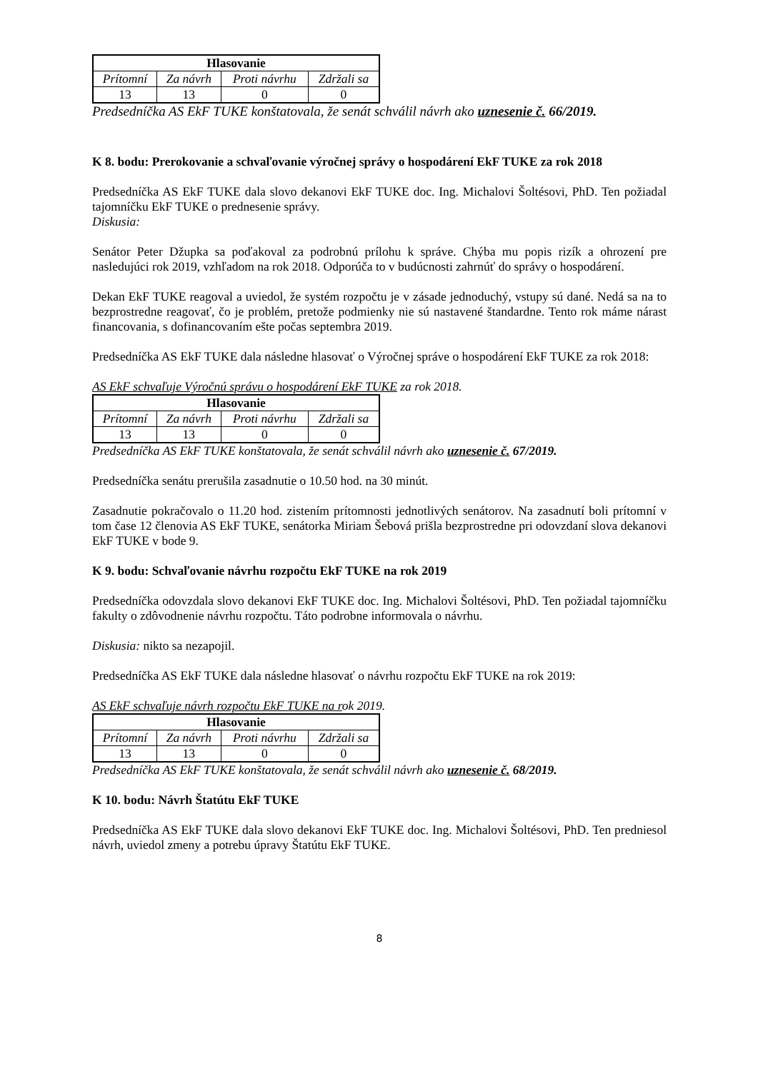| Hlasovanie | | | |
| --- | --- | --- | --- |
| Prítomní | Za návrh | Proti návrhu | Zdržali sa |
| 13 | 13 | 0 | 0 |
Predsedníčka AS EkF TUKE konštatovala, že senát schválil návrh ako uznesenie č. 66/2019.
K 8. bodu: Prerokovanie a schvaľovanie výročnej správy o hospodárení EkF TUKE za rok 2018
Predsedníčka AS EkF TUKE dala slovo dekanovi EkF TUKE doc. Ing. Michalovi Šoltésovi, PhD. Ten požiadal tajomníčku EkF TUKE o prednesenie správy.
Diskusia:
Senátor Peter Džupka sa poďakoval za podrobnú prílohu k správe. Chýba mu popis rizík a ohrození pre nasledujúci rok 2019, vzhľadom na rok 2018. Odporúča to v budúcnosti zahrnúť do správy o hospodárení.
Dekan EkF TUKE reagoval a uviedol, že systém rozpočtu je v zásade jednoduchý, vstupy sú dané. Nedá sa na to bezprostredne reagovať, čo je problém, pretože podmienky nie sú nastavené štandardne. Tento rok máme nárast financovania, s dofinancovaním ešte počas septembra 2019.
Predsedníčka AS EkF TUKE dala následne hlasovať o Výročnej správe o hospodárení EkF TUKE za rok 2018:
AS EkF schvaľuje Výročnú správu o hospodárení EkF TUKE za rok 2018.
| Hlasovanie | | | |
| --- | --- | --- | --- |
| Prítomní | Za návrh | Proti návrhu | Zdržali sa |
| 13 | 13 | 0 | 0 |
Predsedníčka AS EkF TUKE konštatovala, že senát schválil návrh ako uznesenie č. 67/2019.
Predsedníčka senátu prerušila zasadnutie o 10.50 hod. na 30 minút.
Zasadnutie pokračovalo o 11.20 hod. zistením prítomnosti jednotlivých senátorov. Na zasadnutí boli prítomní v tom čase 12 členovia AS EkF TUKE, senátorka Miriam Šebová prišla bezprostredne pri odovzdaní slova dekanovi EkF TUKE v bode 9.
K 9. bodu: Schvaľovanie návrhu rozpočtu EkF TUKE na rok 2019
Predsedníčka odovzdala slovo dekanovi EkF TUKE doc. Ing. Michalovi Šoltésovi, PhD. Ten požiadal tajomníčku fakulty o zdôvodnenie návrhu rozpočtu. Táto podrobne informovala o návrhu.
Diskusia: nikto sa nezapojil.
Predsedníčka AS EkF TUKE dala následne hlasovať o návrhu rozpočtu EkF TUKE na rok 2019:
AS EkF schvaľuje návrh rozpočtu EkF TUKE na rok 2019.
| Hlasovanie | | | |
| --- | --- | --- | --- |
| Prítomní | Za návrh | Proti návrhu | Zdržali sa |
| 13 | 13 | 0 | 0 |
Predsedníčka AS EkF TUKE konštatovala, že senát schválil návrh ako uznesenie č. 68/2019.
K 10. bodu: Návrh Štatútu EkF TUKE
Predsedníčka AS EkF TUKE dala slovo dekanovi EkF TUKE doc. Ing. Michalovi Šoltésovi, PhD. Ten predniesol návrh, uviedol zmeny a potrebu úpravy Štatútu EkF TUKE.
8